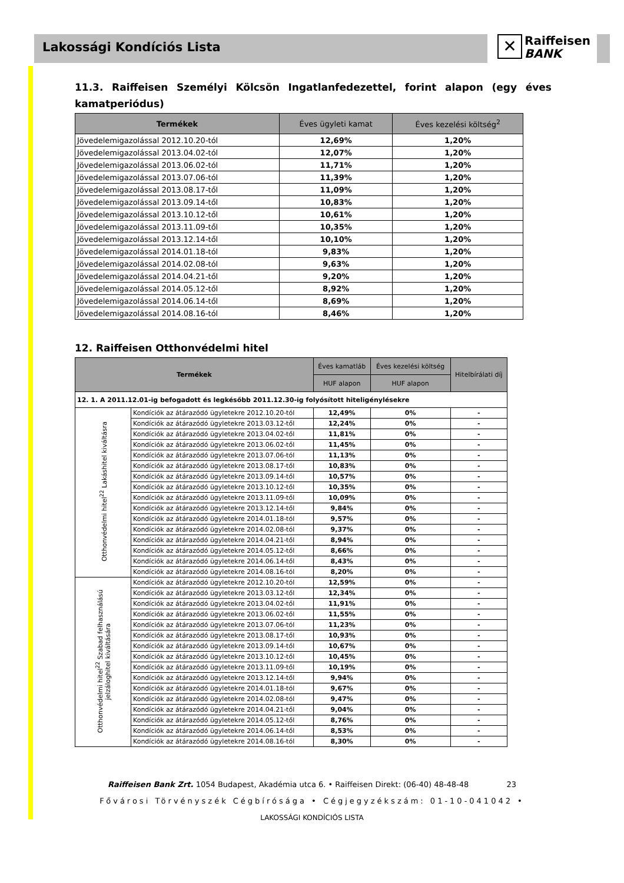Lakossági Kondíciós Lista
✕ Raiffeisen
BANK
11.3. Raiffeisen Személyi Kölcsön Ingatlanfedezettel, forint alapon (egy éves kamatperiódus)
| Termékek | Éves ügyleti kamat | Éves kezelési költség<sup>2</sup> |
| --- | --- | --- |
| Jövedelemigazolással 2012.10.20-tól | 12,69% | 1,20% |
| Jövedelemigazolással 2013.04.02-tól | 12,07% | 1,20% |
| Jövedelemigazolással 2013.06.02-tól | 11,71% | 1,20% |
| Jövedelemigazolással 2013.07.06-tól | 11,39% | 1,20% |
| Jövedelemigazolással 2013.08.17-től | 11,09% | 1,20% |
| Jövedelemigazolással 2013.09.14-től | 10,83% | 1,20% |
| Jövedelemigazolással 2013.10.12-től | 10,61% | 1,20% |
| Jövedelemigazolással 2013.11.09-től | 10,35% | 1,20% |
| Jövedelemigazolással 2013.12.14-től | 10,10% | 1,20% |
| Jövedelemigazolással 2014.01.18-tól | 9,83% | 1,20% |
| Jövedelemigazolással 2014.02.08-tól | 9,63% | 1,20% |
| Jövedelemigazolással 2014.04.21-től | 9,20% | 1,20% |
| Jövedelemigazolással 2014.05.12-től | 8,92% | 1,20% |
| Jövedelemigazolással 2014.06.14-től | 8,69% | 1,20% |
| Jövedelemigazolással 2014.08.16-tól | 8,46% | 1,20% |
12. Raiffeisen Otthonvédelmi hitel
| Termékek | | Éves kamatláb | Éves kezelési költség | Hitelbírálati díj |
| --- | --- | --- | --- | --- |
| | | HUF alapon | HUF alapon | |
| 12. 1. A 2011.12.01-ig befogadott és legkésőbb 2011.12.30-ig folyósított hiteligénylésekre | | | | |
| Otthonvédelmi hitel<sup>22</sup> Lakáshitel kiváltásra | Kondíciók az átárazódó ügyletekre 2012.10.20-tól | 12,49% | 0% | - |
| | Kondíciók az átárazódó ügyletekre 2013.03.12-től | 12,24% | 0% | - |
| | Kondíciók az átárazódó ügyletekre 2013.04.02-től | 11,81% | 0% | - |
| | Kondíciók az átárazódó ügyletekre 2013.06.02-től | 11,45% | 0% | - |
| | Kondíciók az átárazódó ügyletekre 2013.07.06-tól | 11,13% | 0% | - |
| | Kondíciók az átárazódó ügyletekre 2013.08.17-től | 10,83% | 0% | - |
| | Kondíciók az átárazódó ügyletekre 2013.09.14-től | 10,57% | 0% | - |
| | Kondíciók az átárazódó ügyletekre 2013.10.12-től | 10,35% | 0% | - |
| | Kondíciók az átárazódó ügyletekre 2013.11.09-től | 10,09% | 0% | - |
| | Kondíciók az átárazódó ügyletekre 2013.12.14-től | 9,84% | 0% | - |
| | Kondíciók az átárazódó ügyletekre 2014.01.18-tól | 9,57% | 0% | - |
| | Kondíciók az átárazódó ügyletekre 2014.02.08-tól | 9,37% | 0% | - |
| | Kondíciók az átárazódó ügyletekre 2014.04.21-től | 8,94% | 0% | - |
| | Kondíciók az átárazódó ügyletekre 2014.05.12-től | 8,66% | 0% | - |
| | Kondíciók az átárazódó ügyletekre 2014.06.14-től | 8,43% | 0% | - |
| | Kondíciók az átárazódó ügyletekre 2014.08.16-tól | 8,20% | 0% | - |
| Otthonvédelmi hitel<sup>22</sup> Szabad felhasználású jelzáloghitel kiváltására | Kondíciók az átárazódó ügyletekre 2012.10.20-tól | 12,59% | 0% | - |
| | Kondíciók az átárazódó ügyletekre 2013.03.12-től | 12,34% | 0% | - |
| | Kondíciók az átárazódó ügyletekre 2013.04.02-től | 11,91% | 0% | - |
| | Kondíciók az átárazódó ügyletekre 2013.06.02-től | 11,55% | 0% | - |
| | Kondíciók az átárazódó ügyletekre 2013.07.06-tól | 11,23% | 0% | - |
| | Kondíciók az átárazódó ügyletekre 2013.08.17-től | 10,93% | 0% | - |
| | Kondíciók az átárazódó ügyletekre 2013.09.14-től | 10,67% | 0% | - |
| | Kondíciók az átárazódó ügyletekre 2013.10.12-től | 10,45% | 0% | - |
| | Kondíciók az átárazódó ügyletekre 2013.11.09-től | 10,19% | 0% | - |
| | Kondíciók az átárazódó ügyletekre 2013.12.14-től | 9,94% | 0% | - |
| | Kondíciók az átárazódó ügyletekre 2014.01.18-tól | 9,67% | 0% | - |
| | Kondíciók az átárazódó ügyletekre 2014.02.08-tól | 9,47% | 0% | - |
| | Kondíciók az átárazódó ügyletekre 2014.04.21-től | 9,04% | 0% | - |
| | Kondíciók az átárazódó ügyletekre 2014.05.12-től | 8,76% | 0% | - |
| | Kondíciók az átárazódó ügyletekre 2014.06.14-től | 8,53% | 0% | - |
| | Kondíciók az átárazódó ügyletekre 2014.08.16-tól | 8,30% | 0% | - |
Raiffeisen Bank Zrt. 1054 Budapest, Akadémia utca 6. • Raiffeisen Direkt: (06-40) 48-48-48 23
Fővárosi Törvényszék Cégbírósága • Cégjegyzékszám: 01-10-041042 •
LAKOSSÁGI KONDÍCIÓS LISTA